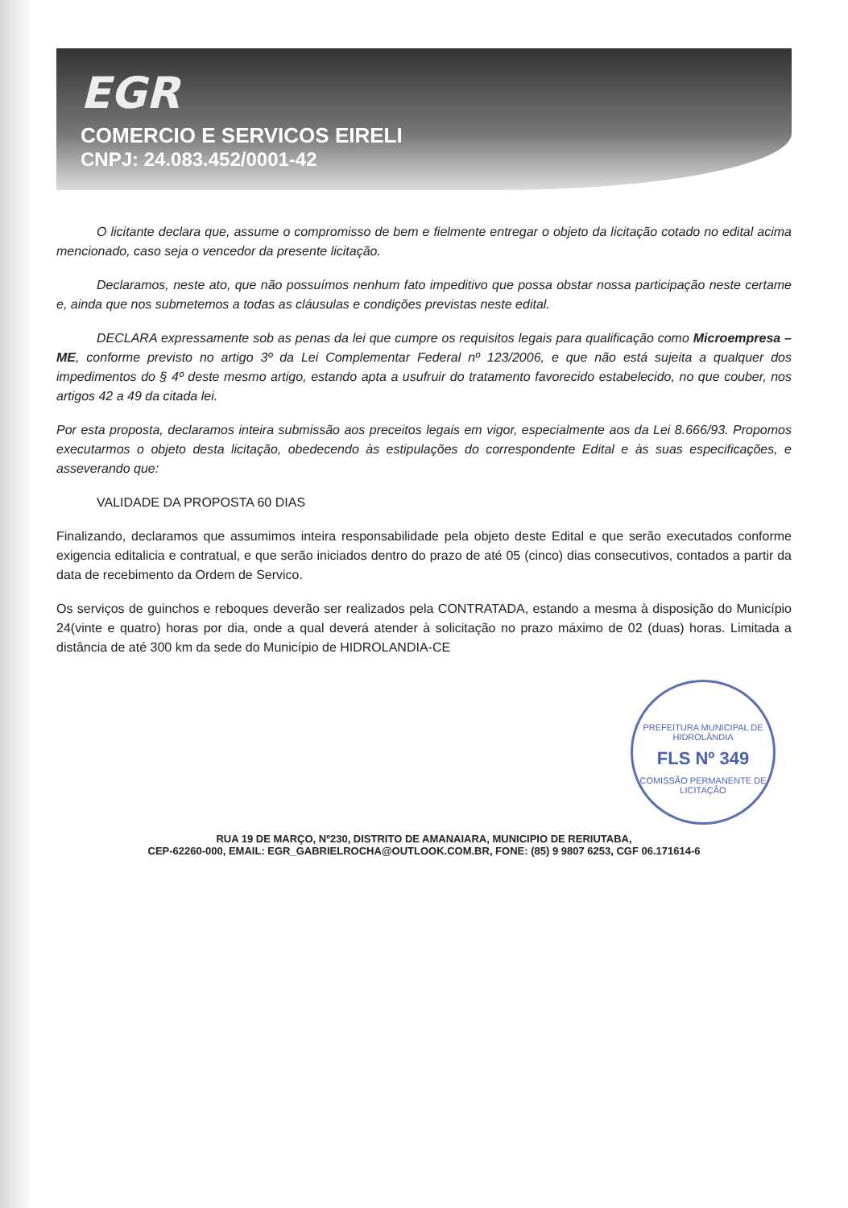EGR
COMERCIO E SERVICOS EIRELI
CNPJ: 24.083.452/0001-42
O licitante declara que, assume o compromisso de bem e fielmente entregar o objeto da licitação cotado no edital acima mencionado, caso seja o vencedor da presente licitação.
Declaramos, neste ato, que não possuímos nenhum fato impeditivo que possa obstar nossa participação neste certame e, ainda que nos submetemos a todas as cláusulas e condições previstas neste edital.
DECLARA expressamente sob as penas da lei que cumpre os requisitos legais para qualificação como Microempresa – ME, conforme previsto no artigo 3º da Lei Complementar Federal nº 123/2006, e que não está sujeita a qualquer dos impedimentos do § 4º deste mesmo artigo, estando apta a usufruir do tratamento favorecido estabelecido, no que couber, nos artigos 42 a 49 da citada lei.
Por esta proposta, declaramos inteira submissão aos preceitos legais em vigor, especialmente aos da Lei 8.666/93. Propomos executarmos o objeto desta licitação, obedecendo às estipulações do correspondente Edital e às suas especificações, e asseverando que:
VALIDADE DA PROPOSTA 60 DIAS
Finalizando, declaramos que assumimos inteira responsabilidade pela objeto deste Edital e que serão executados conforme exigencia editalicia e contratual, e que serão iniciados dentro do prazo de até 05 (cinco) dias consecutivos, contados a partir da data de recebimento da Ordem de Servico.
Os serviços de guinchos e reboques deverão ser realizados pela CONTRATADA, estando a mesma à disposição do Município 24(vinte e quatro) horas por dia, onde a qual deverá atender à solicitação no prazo máximo de 02 (duas) horas. Limitada a distância de até 300 km da sede do Município de HIDROLANDIA-CE
PREFEITURA MUNICIPAL DE HIDROLÂNDIA
FLS Nº 349
COMISSÃO PERMANENTE DE LICITAÇÃO
RUA 19 DE MARÇO, Nº230, DISTRITO DE AMANAIARA, MUNICIPIO DE RERIUTABA,
CEP-62260-000, EMAIL: EGR_GABRIELROCHA@OUTLOOK.COM.BR, FONE: (85) 9 9807 6253, CGF 06.171614-6